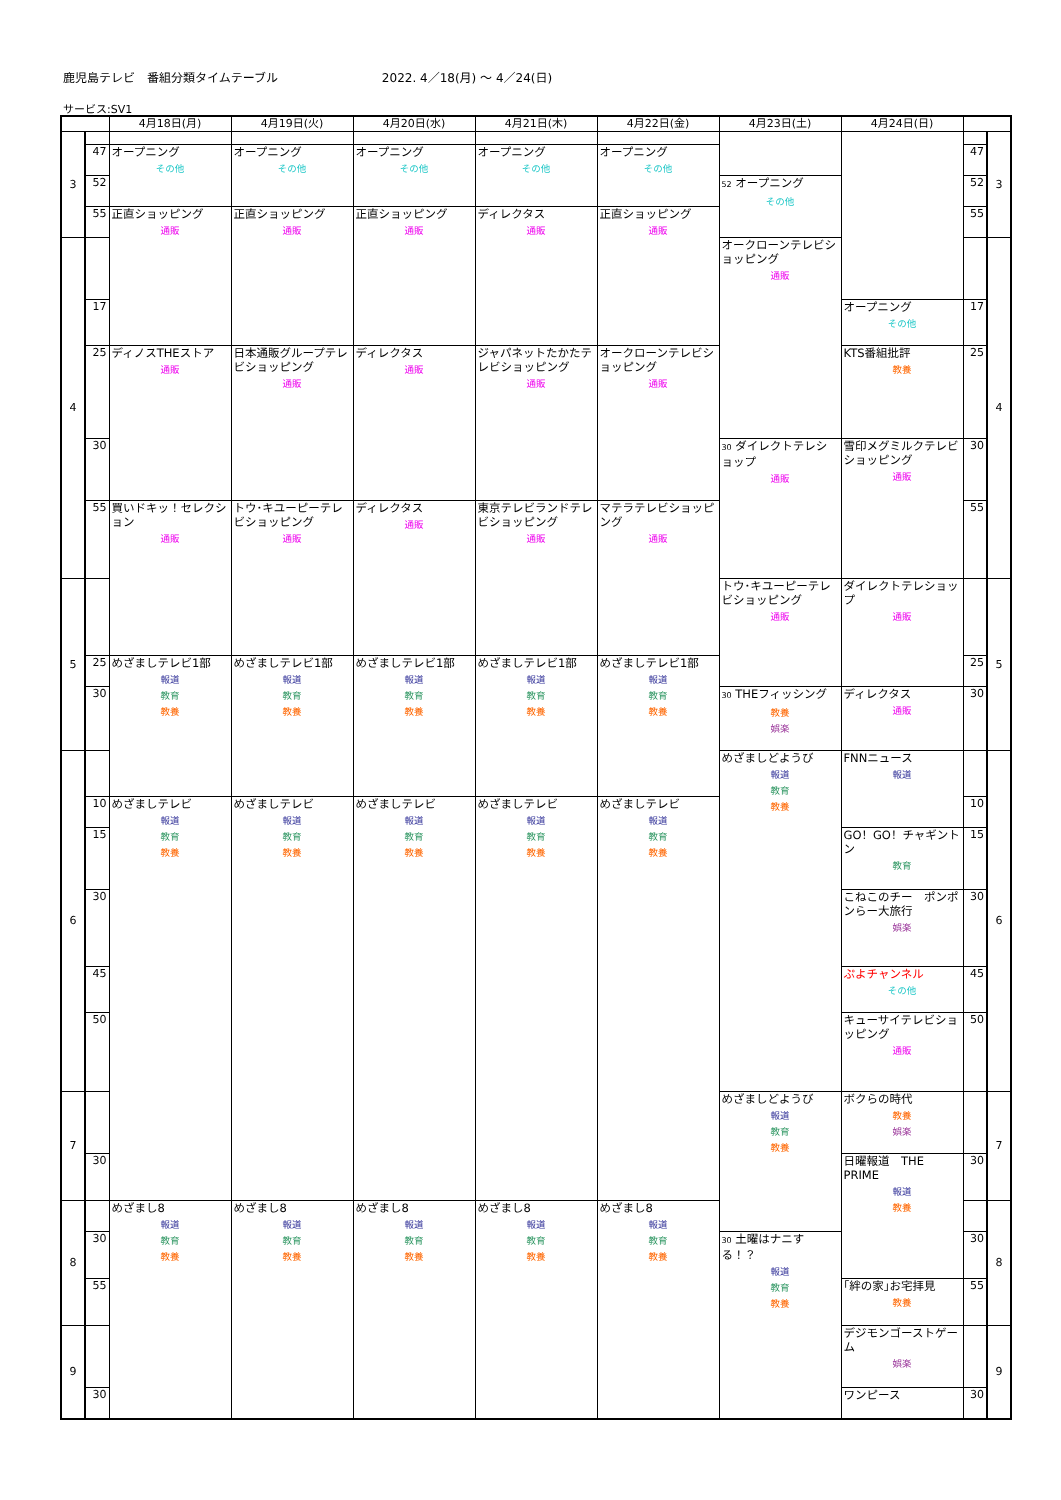鹿児島テレビ　番組分類タイムテーブル 2022. 4／18(月) ～ 4／24(日)
サービス:SV1
| | | 4月18日(月) | 4月19日(火) | 4月20日(水) | 4月21日(木) | 4月22日(金) | 4月23日(土) | 4月24日(日) | | |
| --- | --- | --- | --- | --- | --- | --- | --- | --- | --- | --- |
| 3 | | | | | | | | | | 3 |
| | 47 | オープニング その他 | オープニング その他 | オープニング その他 | オープニング その他 | オープニング その他 | | | 47 | |
| | 52 | | | | | | 52 オープニング その他 | | 52 | |
| | 55 | 正直ショッピング 通販 | 正直ショッピング 通販 | 正直ショッピング 通販 | ディレクタス 通販 | 正直ショッピング 通販 | | | 55 | |
| 4 | | | | | | | オークローンテレビショッピング 通販 | | | 4 |
| | 17 | | | | | | | オープニング その他 | 17 | |
| | 25 | ディノスTHEストア 通販 | 日本通販グループテレビショッピング 通販 | ディレクタス 通販 | ジャパネットたかたテレビショッピング 通販 | オークローンテレビショッピング 通販 | | KTS番組批評 教養 | 25 | |
| | 30 | | | | | | 30 ダイレクトテレショップ 通販 | 雪印メグミルクテレビショッピング 通販 | 30 | |
| | 55 | 買いドキッ！セレクション 通販 | トウ･キユーピーテレビショッピング 通販 | ディレクタス 通販 | 東京テレビランドテレビショッピング 通販 | マテラテレビショッピング 通販 | | | 55 | |
| 5 | | | | | | | トウ･キユーピーテレビショッピング 通販 | ダイレクトテレショップ 通販 | | 5 |
| | 25 | めざましテレビ1部 報道 教育 教養 | めざましテレビ1部 報道 教育 教養 | めざましテレビ1部 報道 教育 教養 | めざましテレビ1部 報道 教育 教養 | めざましテレビ1部 報道 教育 教養 | | | 25 | |
| | 30 | | | | | | 30 THEフィッシング 教養 娯楽 | ディレクタス 通販 | 30 | |
| 6 | | | | | | | めざましどようび 報道 教育 教養 | FNNニュース 報道 | | 6 |
| | 10 | めざましテレビ 報道 教育 教養 | めざましテレビ 報道 教育 教養 | めざましテレビ 報道 教育 教養 | めざましテレビ 報道 教育 教養 | めざましテレビ 報道 教育 教養 | | | 10 | |
| | 15 | | | | | | | GO！GO！チャギントン 教育 | 15 | |
| | 30 | | | | | | | こねこのチー ポンポンらー大旅行 娯楽 | 30 | |
| | 45 | | | | | | | ぷよチャンネル その他 | 45 | |
| | 50 | | | | | | | キューサイテレビショッピング 通販 | 50 | |
| 7 | | | | | | | めざましどようび 報道 教育 教養 | ボクらの時代 教養 娯楽 | | 7 |
| | 30 | | | | | | | 日曜報道 THE PRIME 報道 教養 | 30 | |
| 8 | | めざまし8 報道 教育 教養 | めざまし8 報道 教育 教養 | めざまし8 報道 教育 教養 | めざまし8 報道 教育 教養 | めざまし8 報道 教育 教養 | | | | 8 |
| | 30 | | | | | | 30 土曜はナニする！？ 報道 教育 教養 | | 30 | |
| | 55 | | | | | | | ｢絆の家｣お宅拝見 教養 | 55 | |
| 9 | | | | | | | | デジモンゴーストゲーム 娯楽 | | 9 |
| | 30 | | | | | | | ワンピース | 30 | |